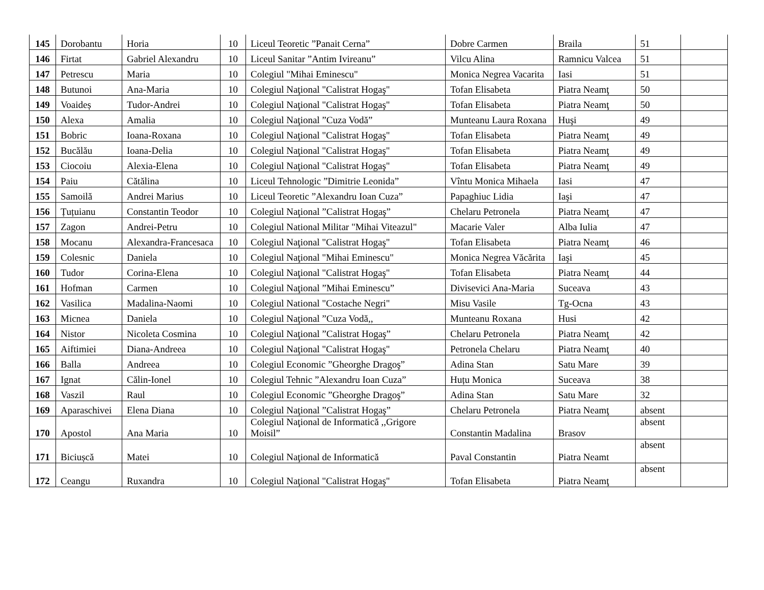| 145 | Dorobantu | Horia | 10 | Liceul Teoretic ”Panait Cerna” | Dobre Carmen | Braila | 51 | |
| 146 | Firtat | Gabriel Alexandru | 10 | Liceul Sanitar ”Antim Ivireanu” | Vilcu Alina | Ramnicu Valcea | 51 | |
| 147 | Petrescu | Maria | 10 | Colegiul "Mihai Eminescu" | Monica Negrea Vacarita | Iasi | 51 | |
| 148 | Butunoi | Ana-Maria | 10 | Colegiul Naţional "Calistrat Hogaş" | Tofan Elisabeta | Piatra Neamţ | 50 | |
| 149 | Voaideș | Tudor-Andrei | 10 | Colegiul Naţional "Calistrat Hogaş" | Tofan Elisabeta | Piatra Neamţ | 50 | |
| 150 | Alexa | Amalia | 10 | Colegiul Naţional ”Cuza Vodă” | Munteanu Laura Roxana | Huşi | 49 | |
| 151 | Bobric | Ioana-Roxana | 10 | Colegiul Naţional "Calistrat Hogaş" | Tofan Elisabeta | Piatra Neamţ | 49 | |
| 152 | Bucălău | Ioana-Delia | 10 | Colegiul Naţional "Calistrat Hogaş" | Tofan Elisabeta | Piatra Neamţ | 49 | |
| 153 | Ciocoiu | Alexia-Elena | 10 | Colegiul Naţional "Calistrat Hogaş" | Tofan Elisabeta | Piatra Neamţ | 49 | |
| 154 | Paiu | Cătălina | 10 | Liceul Tehnologic ”Dimitrie Leonida” | Vîntu Monica Mihaela | Iasi | 47 | |
| 155 | Samoilă | Andrei Marius | 10 | Liceul Teoretic ”Alexandru Ioan Cuza” | Papaghiuc Lidia | Iaşi | 47 | |
| 156 | Țuțuianu | Constantin Teodor | 10 | Colegiul Naţional ”Calistrat Hogaş” | Chelaru Petronela | Piatra Neamţ | 47 | |
| 157 | Zagon | Andrei-Petru | 10 | Colegiul National Militar "Mihai Viteazul" | Macarie Valer | Alba Iulia | 47 | |
| 158 | Mocanu | Alexandra-Francesaca | 10 | Colegiul Naţional "Calistrat Hogaş" | Tofan Elisabeta | Piatra Neamţ | 46 | |
| 159 | Colesnic | Daniela | 10 | Colegiul Naţional "Mihai Eminescu" | Monica Negrea Văcărita | Iaşi | 45 | |
| 160 | Tudor | Corina-Elena | 10 | Colegiul Naţional "Calistrat Hogaş" | Tofan Elisabeta | Piatra Neamţ | 44 | |
| 161 | Hofman | Carmen | 10 | Colegiul Naţional ”Mihai Eminescu” | Divisevici Ana-Maria | Suceava | 43 | |
| 162 | Vasilica | Madalina-Naomi | 10 | Colegiul National "Costache Negri" | Misu Vasile | Tg-Ocna | 43 | |
| 163 | Micnea | Daniela | 10 | Colegiul Naţional ”Cuza Vodă,, | Munteanu Roxana | Husi | 42 | |
| 164 | Nistor | Nicoleta Cosmina | 10 | Colegiul Naţional ”Calistrat Hogaş” | Chelaru Petronela | Piatra Neamţ | 42 | |
| 165 | Aiftimiei | Diana-Andreea | 10 | Colegiul Naţional "Calistrat Hogaş" | Petronela Chelaru | Piatra Neamţ | 40 | |
| 166 | Balla | Andreea | 10 | Colegiul Economic ”Gheorghe Dragoş” | Adina Stan | Satu Mare | 39 | |
| 167 | Ignat | Călin-Ionel | 10 | Colegiul Tehnic ”Alexandru Ioan Cuza” | Huțu Monica | Suceava | 38 | |
| 168 | Vaszil | Raul | 10 | Colegiul Economic ”Gheorghe Dragoş” | Adina Stan | Satu Mare | 32 | |
| 169 | Aparaschivei | Elena Diana | 10 | Colegiul Naţional ”Calistrat Hogaş” | Chelaru Petronela | Piatra Neamţ | absent | |
| 170 | Apostol | Ana Maria | 10 | Colegiul Naţional de Informatică ,,Grigore Moisil” | Constantin Madalina | Brasov | absent | |
| 171 | Biciușcă | Matei | 10 | Colegiul Naţional de Informatică | Paval Constantin | Piatra Neamt | absent | |
| 172 | Ceangu | Ruxandra | 10 | Colegiul Naţional "Calistrat Hogaş" | Tofan Elisabeta | Piatra Neamţ | absent | |